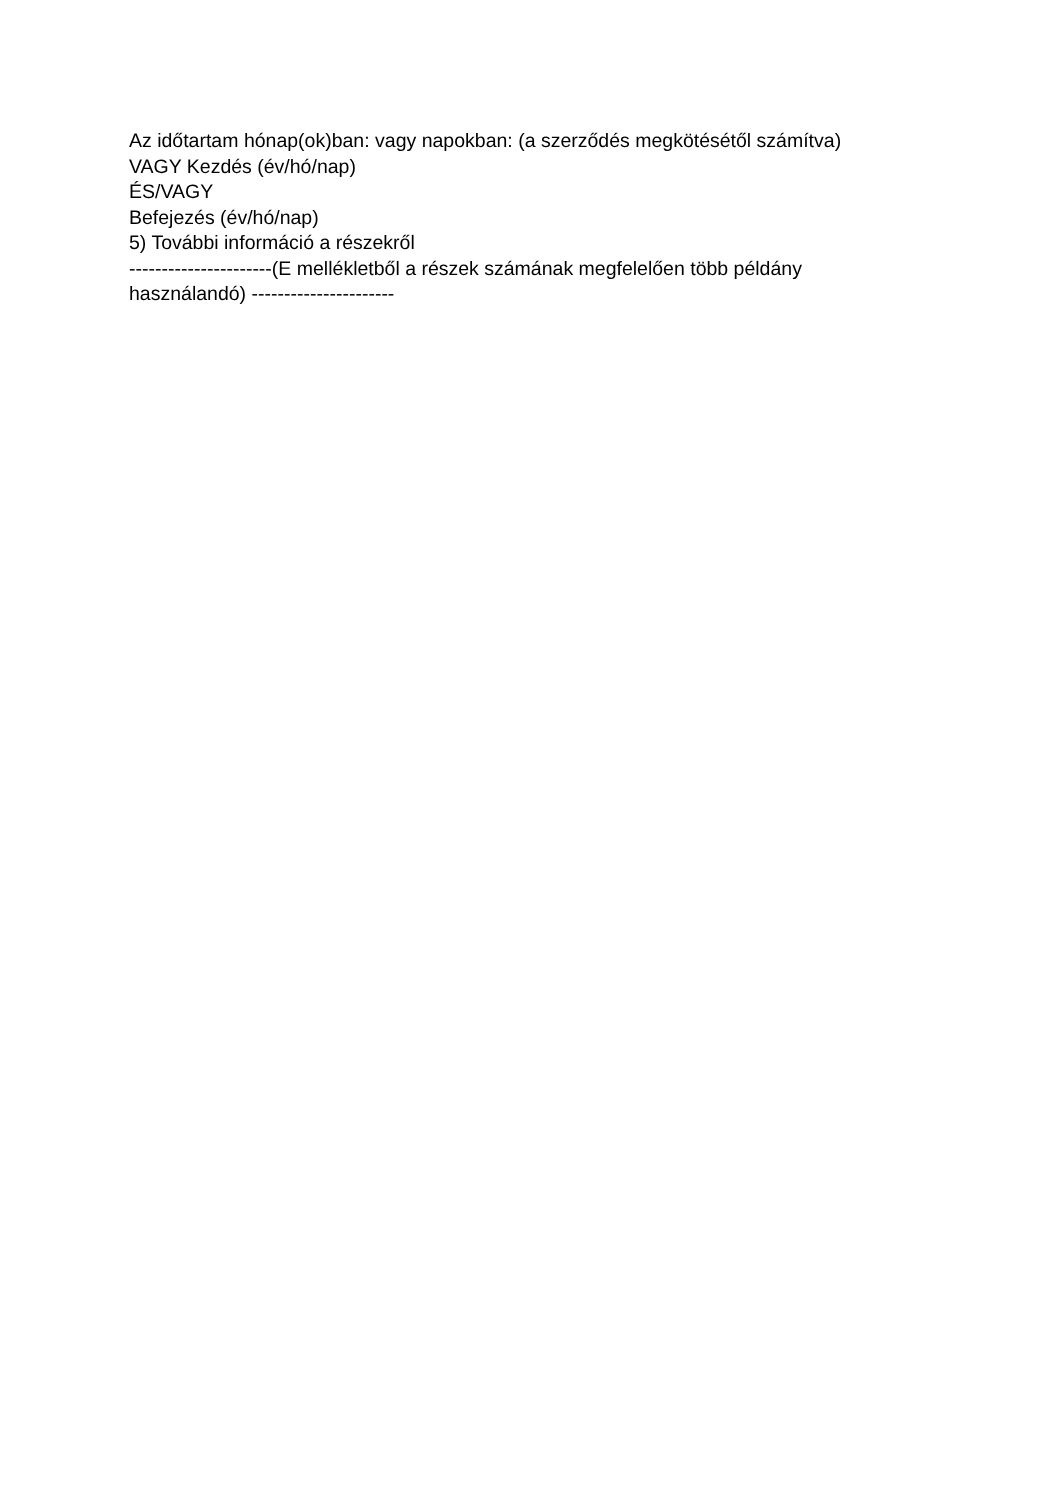Az időtartam hónap(ok)ban: vagy napokban: (a szerződés megkötésétől számítva)
VAGY Kezdés (év/hó/nap)
ÉS/VAGY
Befejezés (év/hó/nap)
5) További információ a részekről
----------------------(E mellékletből a részek számának megfelelően több példány használandó) ----------------------